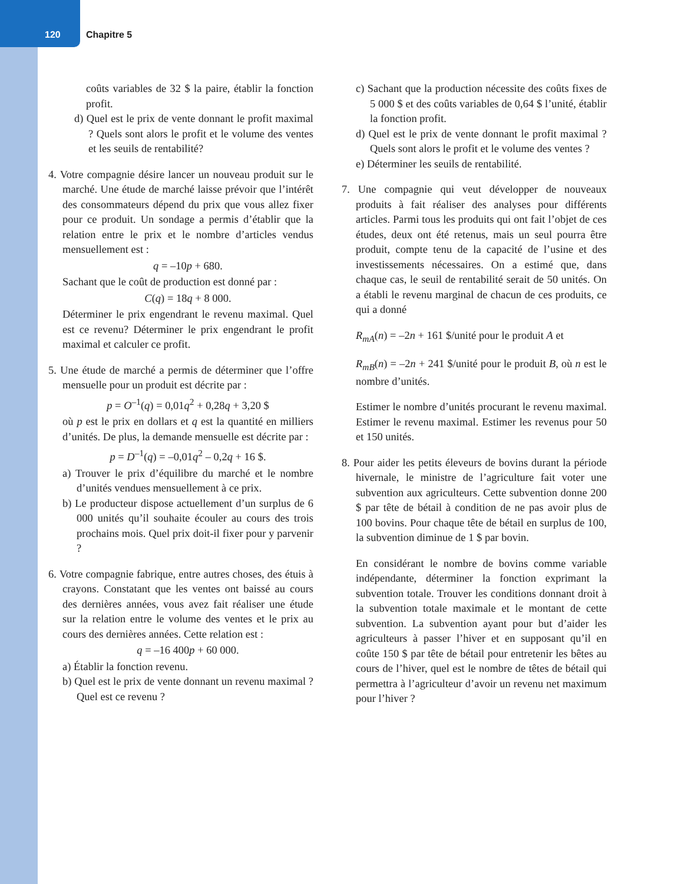120 Chapitre 5
coûts variables de 32 $ la paire, établir la fonction profit.
d) Quel est le prix de vente donnant le profit maximal ? Quels sont alors le profit et le volume des ventes et les seuils de rentabilité?
4. Votre compagnie désire lancer un nouveau produit sur le marché. Une étude de marché laisse prévoir que l’intérêt des consommateurs dépend du prix que vous allez fixer pour ce produit. Un sondage a permis d’établir que la relation entre le prix et le nombre d’articles vendus mensuellement est :
q = –10p + 680.
Sachant que le coût de production est donné par :
C(q) = 18q + 8 000.
Déterminer le prix engendrant le revenu maximal. Quel est ce revenu? Déterminer le prix engendrant le profit maximal et calculer ce profit.
5. Une étude de marché a permis de déterminer que l’offre mensuelle pour un produit est décrite par :
p = O<sup>–1</sup>(q) = 0,01q<sup>2</sup> + 0,28q + 3,20 $
où p est le prix en dollars et q est la quantité en milliers d’unités. De plus, la demande mensuelle est décrite par :
p = D<sup>–1</sup>(q) = –0,01q<sup>2</sup> – 0,2q + 16 $.
a) Trouver le prix d’équilibre du marché et le nombre d’unités vendues mensuellement à ce prix.
b) Le producteur dispose actuellement d’un surplus de 6 000 unités qu’il souhaite écouler au cours des trois prochains mois. Quel prix doit-il fixer pour y parvenir ?
6. Votre compagnie fabrique, entre autres choses, des étuis à crayons. Constatant que les ventes ont baissé au cours des dernières années, vous avez fait réaliser une étude sur la relation entre le volume des ventes et le prix au cours des dernières années. Cette relation est :
q = –16 400p + 60 000.
a) Établir la fonction revenu.
b) Quel est le prix de vente donnant un revenu maximal ? Quel est ce revenu ?
c) Sachant que la production nécessite des coûts fixes de 5 000 $ et des coûts variables de 0,64 $ l’unité, établir la fonction profit.
d) Quel est le prix de vente donnant le profit maximal ? Quels sont alors le profit et le volume des ventes ?
e) Déterminer les seuils de rentabilité.
7. Une compagnie qui veut développer de nouveaux produits à fait réaliser des analyses pour différents articles. Parmi tous les produits qui ont fait l’objet de ces études, deux ont été retenus, mais un seul pourra être produit, compte tenu de la capacité de l’usine et des investissements nécessaires. On a estimé que, dans chaque cas, le seuil de rentabilité serait de 50 unités. On a établi le revenu marginal de chacun de ces produits, ce qui a donné
R<sub>mA</sub>(n) = –2n + 161 $/unité pour le produit A et
R<sub>mB</sub>(n) = –2n + 241 $/unité pour le produit B, où n est le nombre d’unités.
Estimer le nombre d’unités procurant le revenu maximal. Estimer le revenu maximal. Estimer les revenus pour 50 et 150 unités.
8. Pour aider les petits éleveurs de bovins durant la période hivernale, le ministre de l’agriculture fait voter une subvention aux agriculteurs. Cette subvention donne 200 $ par tête de bétail à condition de ne pas avoir plus de 100 bovins. Pour chaque tête de bétail en surplus de 100, la subvention diminue de 1 $ par bovin.
En considérant le nombre de bovins comme variable indépendante, déterminer la fonction exprimant la subvention totale. Trouver les conditions donnant droit à la subvention totale maximale et le montant de cette subvention. La subvention ayant pour but d’aider les agriculteurs à passer l’hiver et en supposant qu’il en coûte 150 $ par tête de bétail pour entretenir les bêtes au cours de l’hiver, quel est le nombre de têtes de bétail qui permettra à l’agriculteur d’avoir un revenu net maximum pour l’hiver ?